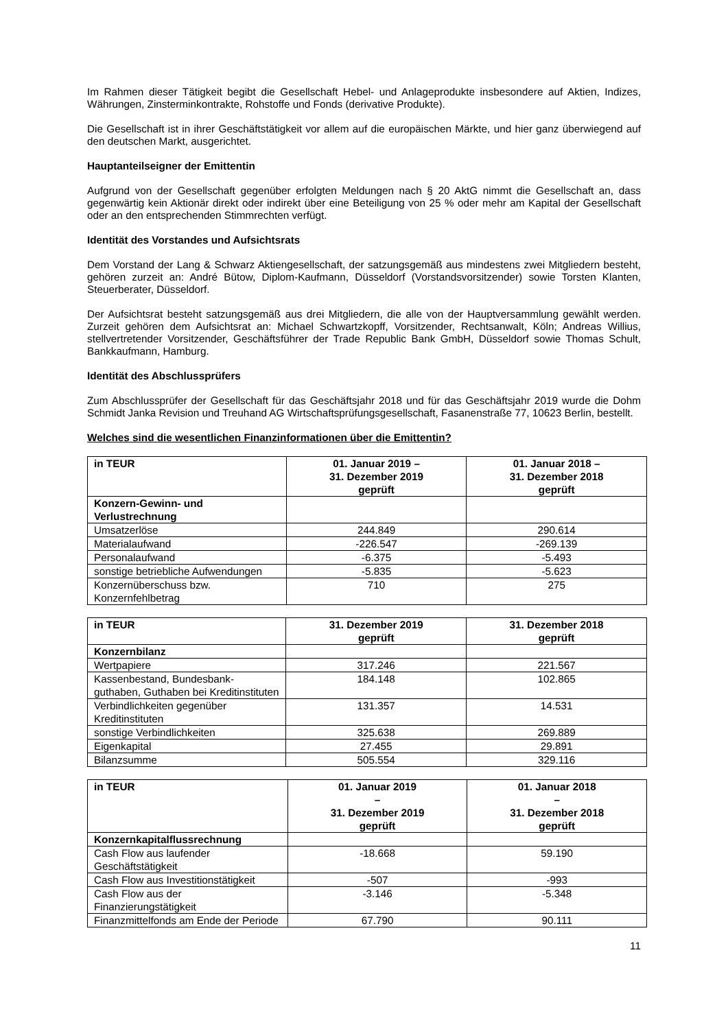Im Rahmen dieser Tätigkeit begibt die Gesellschaft Hebel- und Anlageprodukte insbesondere auf Aktien, Indizes, Währungen, Zinsterminkontrakte, Rohstoffe und Fonds (derivative Produkte).
Die Gesellschaft ist in ihrer Geschäftstätigkeit vor allem auf die europäischen Märkte, und hier ganz überwiegend auf den deutschen Markt, ausgerichtet.
Hauptanteilseigner der Emittentin
Aufgrund von der Gesellschaft gegenüber erfolgten Meldungen nach § 20 AktG nimmt die Gesellschaft an, dass gegenwärtig kein Aktionär direkt oder indirekt über eine Beteiligung von 25 % oder mehr am Kapital der Gesellschaft oder an den entsprechenden Stimmrechten verfügt.
Identität des Vorstandes und Aufsichtsrats
Dem Vorstand der Lang & Schwarz Aktiengesellschaft, der satzungsgemäß aus mindestens zwei Mitgliedern besteht, gehören zurzeit an: André Bütow, Diplom-Kaufmann, Düsseldorf (Vorstandsvorsitzender) sowie Torsten Klanten, Steuerberater, Düsseldorf.
Der Aufsichtsrat besteht satzungsgemäß aus drei Mitgliedern, die alle von der Hauptversammlung gewählt werden. Zurzeit gehören dem Aufsichtsrat an: Michael Schwartzkopff, Vorsitzender, Rechtsanwalt, Köln; Andreas Willius, stellvertretender Vorsitzender, Geschäftsführer der Trade Republic Bank GmbH, Düsseldorf sowie Thomas Schult, Bankkaufmann, Hamburg.
Identität des Abschlussprüfers
Zum Abschlussprüfer der Gesellschaft für das Geschäftsjahr 2018 und für das Geschäftsjahr 2019 wurde die Dohm Schmidt Janka Revision und Treuhand AG Wirtschaftsprüfungsgesellschaft, Fasanenstraße 77, 10623 Berlin, bestellt.
Welches sind die wesentlichen Finanzinformationen über die Emittentin?
| in TEUR | 01. Januar 2019 – 31. Dezember 2019 geprüft | 01. Januar 2018 – 31. Dezember 2018 geprüft |
| --- | --- | --- |
| Konzern-Gewinn- und Verlustrechnung | | |
| Umsatzerlöse | 244.849 | 290.614 |
| Materialaufwand | -226.547 | -269.139 |
| Personalaufwand | -6.375 | -5.493 |
| sonstige betriebliche Aufwendungen | -5.835 | -5.623 |
| Konzernüberschuss bzw. Konzernfehlbetrag | 710 | 275 |
| in TEUR | 31. Dezember 2019 geprüft | 31. Dezember 2018 geprüft |
| --- | --- | --- |
| Konzernbilanz | | |
| Wertpapiere | 317.246 | 221.567 |
| Kassenbestand, Bundesbank-guthaben, Guthaben bei Kreditinstituten | 184.148 | 102.865 |
| Verbindlichkeiten gegenüber Kreditinstituten | 131.357 | 14.531 |
| sonstige Verbindlichkeiten | 325.638 | 269.889 |
| Eigenkapital | 27.455 | 29.891 |
| Bilanzsumme | 505.554 | 329.116 |
| in TEUR | 01. Januar 2019 – 31. Dezember 2019 geprüft | 01. Januar 2018 – 31. Dezember 2018 geprüft |
| --- | --- | --- |
| Konzernkapitalflussrechnung | | |
| Cash Flow aus laufender Geschäftstätigkeit | -18.668 | 59.190 |
| Cash Flow aus Investitionstätigkeit | -507 | -993 |
| Cash Flow aus der Finanzierungstätigkeit | -3.146 | -5.348 |
| Finanzmittelfonds am Ende der Periode | 67.790 | 90.111 |
11